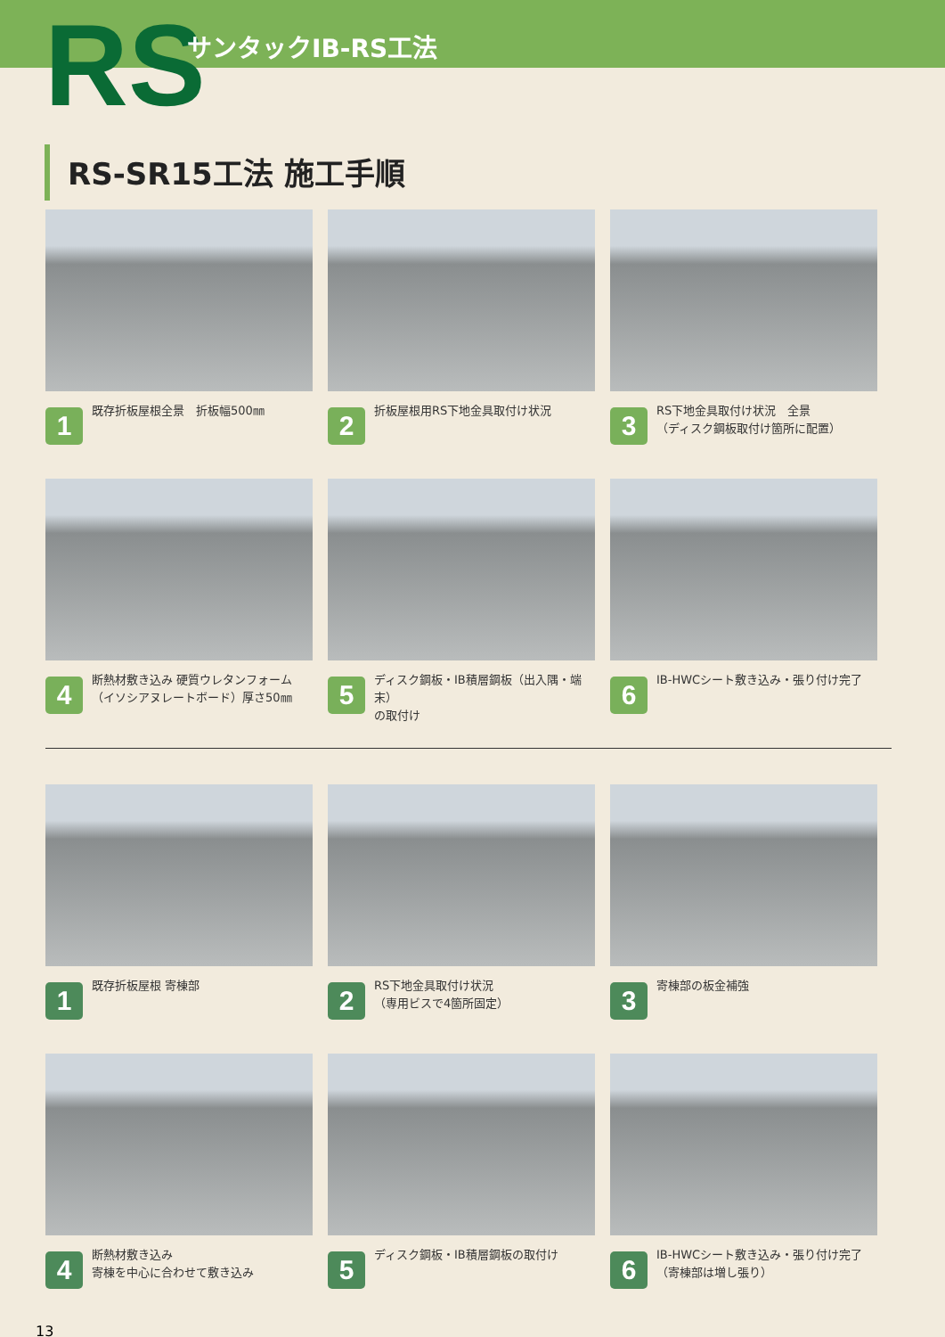RS サンタックIB-RS工法
RS-SR15工法 施工手順
1
既存折板屋根全景　折板幅500㎜
2
折板屋根用RS下地金具取付け状況
3
RS下地金具取付け状況　全景
（ディスク鋼板取付け箇所に配置）
4
断熱材敷き込み 硬質ウレタンフォーム
（イソシアヌレートボード）厚さ50㎜
5
ディスク鋼板・IB積層鋼板（出入隅・端末）
の取付け
6
IB-HWCシート敷き込み・張り付け完了
1
既存折板屋根 寄棟部
2
RS下地金具取付け状況
（専用ビスで4箇所固定）
3
寄棟部の板金補強
4
断熱材敷き込み
寄棟を中心に合わせて敷き込み
5
ディスク鋼板・IB積層鋼板の取付け
6
IB-HWCシート敷き込み・張り付け完了
（寄棟部は増し張り）
13